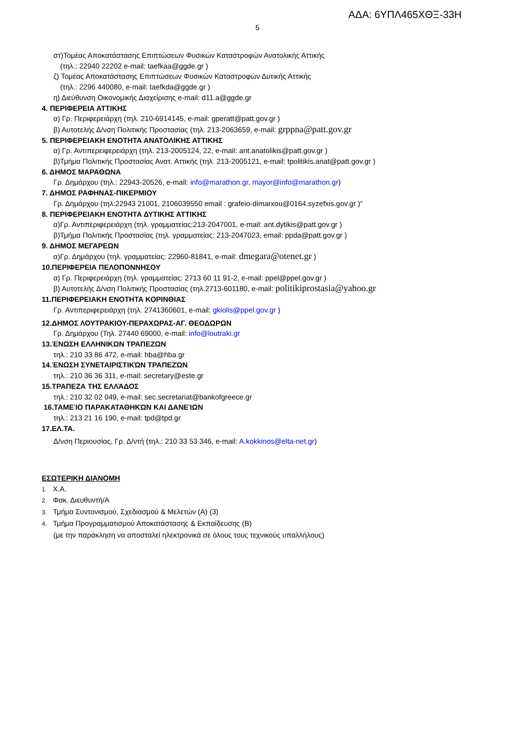ΑΔΑ: 6ΥΠΛ465ΧΘΞ-33Η
5
στ)Τομέας Αποκατάστασης Επιπτώσεων Φυσικών Καταστροφών Ανατολικής Αττικής
(τηλ.: 22940 22202 e-mail: taefkaa@ggde.gr )
ζ) Τομέας Αποκατάστασης Επιπτώσεων Φυσικών Καταστροφών Δυτικής Αττικής
(τηλ.: 2296 440080, e-mail: taefkda@ggde.gr )
η) Διεύθυνση Οικονομικής Διαχείρισης e-mail: d11.a@ggde.gr
4. ΠΕΡΙΦΕΡΕΙΑ ΑΤΤΙΚΗΣ
α) Γρ. Περιφερειάρχη (τηλ. 210-6914145, e-mail: gperatt@patt.gov.gr )
β) Αυτοτελής Δ/νση Πολιτικής Προστασίας (τηλ. 213-2063659, e-mail: grppna@patt.gov.gr
5. ΠΕΡΙΦΕΡΕΙΑΚΗ ΕΝΟΤΗΤΑ ΑΝΑΤΟΛΙΚΗΣ ΑΤΤΙΚΗΣ
α) Γρ. Αντιπερειφερειάρχη (τηλ. 213-2005124, 22, e-mail: ant.anatolikis@patt.gov.gr )
β)Τμήμα Πολιτικής Προστασίας Ανατ. Αττικής (τηλ. 213-2005121, e-mail: tpolitikis.anat@patt.gov.gr )
6. ΔΗΜΟΣ ΜΑΡΑΘΩΝΑ
Γρ. Δημάρχου (τηλ.: 22943-20526, e-mail: info@marathon.gr, mayor@info@marathon.gr)
7. ΔΗΜΟΣ ΡΑΦΗΝΑΣ-ΠΙΚΕΡΜΙΟΥ
Γρ. Δημάρχου (τηλ:22943 21001, 2106039550 email : grafeio-dimarxou@0164.syzefxis.gov.gr )"
8. ΠΕΡΙΦΕΡΕΙΑΚΗ ΕΝΟΤΗΤΑ ΔΥΤΙΚΗΣ ΑΤΤΙΚΗΣ
α)Γρ. Αντιπεριφερειάρχη (τηλ. γραμματείας:213-2047001, e-mail: ant.dytikis@patt.gov.gr )
β)Τμήμα Πολιτικής Προστασίας (τηλ. γραμματείας: 213-2047023, email: ppda@patt.gov.gr )
9. ΔΗΜΟΣ ΜΕΓΑΡΕΩΝ
α)Γρ. Δημάρχου (τηλ. γραμματείας: 22960-81841, e-mail: dmegara@otenet.gr )
10.ΠΕΡΙΦΕΡΕΙΑ ΠΕΛΟΠΟΝΝΗΣΟΥ
α) Γρ. Περιφερειάρχη (τηλ. γραμματείας: 2713 60 11 91-2, e-mail: ppel@ppel.gov.gr )
β) Αυτοτελής Δ/νση Πολιτικής Προστασίας (τηλ.2713-601180, e-mail: politikiprostasia@yahoo.gr
11.ΠΕΡΙΦΕΡΕΙΑΚΗ ΕΝΟΤΗΤΑ ΚΟΡΙΝΘΙΑΣ
Γρ. Αντιπεριφερειάρχη (τηλ. 2741360601, e-mail: gkiolis@ppel.gov.gr )
12.ΔΗΜΟΣ ΛΟΥΤΡΑΚΙΟΥ-ΠΕΡΑΧΩΡΑΣ-ΑΓ. ΘΕΟΔΩΡΩΝ
Γρ. Δημάρχου (Τηλ. 27440 69000, e-mail: info@loutraki.gr
13.ΈΝΩΣΗ ΕΛΛΗΝΙΚΩΝ ΤΡΑΠΕΖΩΝ
τηλ.: 210 33 86 472, e-mail: hba@hba.gr
14.ΈΝΩΣΗ ΣΥΝΕΤΑΙΡΙΣΤΙΚΏΝ ΤΡΑΠΕΖΏΝ
τηλ.: 210 36 36 311, e-mail: secretary@este.gr
15.ΤΡΑΠΕΖΑ ΤΗΣ ΕΛΛΆΔΟΣ
τηλ.: 210 32 02 049, e-mail: sec.secretariat@bankofgreece.gr
16.ΤΑΜΕΊΟ ΠΑΡΑΚΑΤΑΘΗΚΏΝ ΚΑΙ ΔΑΝΕΊΩΝ
τηλ.: 213 21 16 190, e-mail: tpd@tpd.gr
17.ΕΛ.ΤΑ.
Δ/νση Περιουσίας, Γρ. Δ/ντή (τηλ.: 210 33 53 346, e-mail: A.kokkinos@elta-net.gr)
ΕΣΩΤΕΡΙΚΗ ΔΙΑΝΟΜΗ
1. Χ.Α.
2. Φακ. Διευθυντή/Α
3. Τμήμα Συντονισμού, Σχεδιασμού & Μελετών (Α) (3)
4. Τμήμα Προγραμματισμού Αποκατάστασης & Εκπαίδευσης (Β)
(με την παράκληση να αποσταλεί ηλεκτρονικά σε όλους τους τεχνικούς υπαλλήλους)